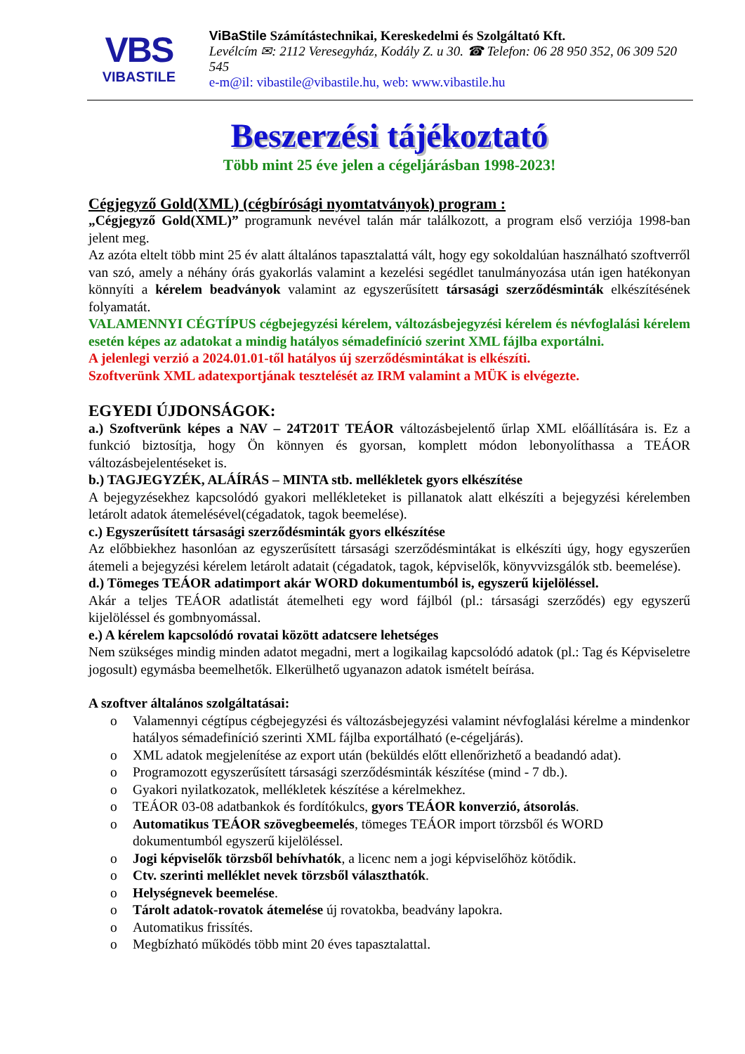VBS
VIBASTILE
ViBaStile Számítástechnikai, Kereskedelmi és Szolgáltató Kft.
Levélcím ✉: 2112 Veresegyház, Kodály Z. u 30. ☎ Telefon: 06 28 950 352, 06 309 520 545
e-m@il: vibastile@vibastile.hu, web: www.vibastile.hu
Beszerzési tájékoztató
Több mint 25 éve jelen a cégeljárásban 1998-2023!
Cégjegyző Gold(XML) (cégbírósági nyomtatványok) program :
„Cégjegyző Gold(XML)” programunk nevével talán már találkozott, a program első verziója 1998-ban jelent meg.
Az azóta eltelt több mint 25 év alatt általános tapasztalattá vált, hogy egy sokoldalúan használható szoftverről van szó, amely a néhány órás gyakorlás valamint a kezelési segédlet tanulmányozása után igen hatékonyan könnyíti a kérelem beadványok valamint az egyszerűsített társasági szerződésminták elkészítésének folyamatát.
VALAMENNYI CÉGTÍPUS cégbejegyzési kérelem, változásbejegyzési kérelem és névfoglalási kérelem esetén képes az adatokat a mindig hatályos sémadefiníció szerint XML fájlba exportálni.
A jelenlegi verzió a 2024.01.01-től hatályos új szerződésmintákat is elkészíti.
Szoftverünk XML adatexportjának tesztelését az IRM valamint a MÜK is elvégezte.
EGYEDI ÚJDONSÁGOK:
a.) Szoftverünk képes a NAV – 24T201T TEÁOR változásbejelentő űrlap XML előállítására is. Ez a funkció biztosítja, hogy Ön könnyen és gyorsan, komplett módon lebonyolíthassa a TEÁOR változásbejelentéseket is.
b.) TAGJEGYZÉK, ALÁÍRÁS – MINTA stb. mellékletek gyors elkészítése
A bejegyzésekhez kapcsolódó gyakori mellékleteket is pillanatok alatt elkészíti a bejegyzési kérelemben letárolt adatok átemelésével(cégadatok, tagok beemelése).
c.) Egyszerűsített társasági szerződésminták gyors elkészítése
Az előbbiekhez hasonlóan az egyszerűsített társasági szerződésmintákat is elkészíti úgy, hogy egyszerűen átemeli a bejegyzési kérelem letárolt adatait (cégadatok, tagok, képviselők, könyvvizsgálók stb. beemelése).
d.) Tömeges TEÁOR adatimport akár WORD dokumentumból is, egyszerű kijelöléssel.
Akár a teljes TEÁOR adatlistát átemelheti egy word fájlból (pl.: társasági szerződés) egy egyszerű kijelöléssel és gombnyomással.
e.) A kérelem kapcsolódó rovatai között adatcsere lehetséges
Nem szükséges mindig minden adatot megadni, mert a logikailag kapcsolódó adatok (pl.: Tag és Képviseletre jogosult) egymásba beemelhetők. Elkerülhető ugyanazon adatok ismételt beírása.
A szoftver általános szolgáltatásai:
o Valamennyi cégtípus cégbejegyzési és változásbejegyzési valamint névfoglalási kérelme a mindenkor hatályos sémadefiníció szerinti XML fájlba exportálható (e-cégeljárás).
o XML adatok megjelenítése az export után (beküldés előtt ellenőrizhető a beadandó adat).
o Programozott egyszerűsített társasági szerződésminták készítése (mind - 7 db.).
o Gyakori nyilatkozatok, mellékletek készítése a kérelmekhez.
o TEÁOR 03-08 adatbankok és fordítókulcs, gyors TEÁOR konverzió, átsorolás.
o Automatikus TEÁOR szövegbeemelés, tömeges TEÁOR import törzsből és WORD dokumentumból egyszerű kijelöléssel.
o Jogi képviselők törzsből behívhatók, a licenc nem a jogi képviselőhöz kötődik.
o Ctv. szerinti melléklet nevek törzsből választhatók.
o Helységnevek beemelése.
o Tárolt adatok-rovatok átemelése új rovatokba, beadvány lapokra.
o Automatikus frissítés.
o Megbízható működés több mint 20 éves tapasztalattal.